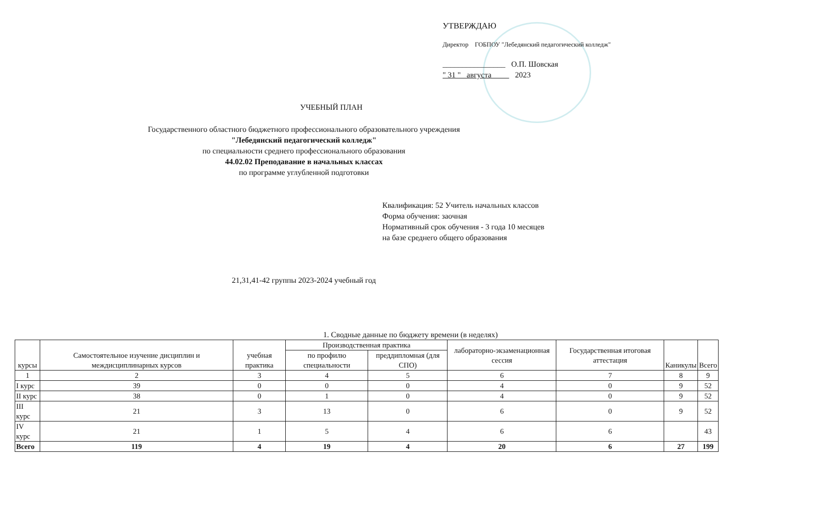УТВЕРЖДАЮ
Директор ГОБПОУ "Лебедянский педагогический колледж"
________________ О.П. Шовская
" 31 " августа 2023
УЧЕБНЫЙ ПЛАН
Государственного областного бюджетного профессионального образовательного учреждения
"Лебедянский педагогический колледж"
по специальности среднего профессионального образования
44.02.02 Преподавание в начальных классах
по программе углубленной подготовки
Квалификация: 52 Учитель начальных классов
Форма обучения: заочная
Нормативный срок обучения - 3 года 10 месяцев
на базе среднего общего образования
21,31,41-42 группы 2023-2024 учебный год
1. Сводные данные по бюджету времени (в неделях)
| курсы | Самостоятельное изучение дисциплин и междисциплинарных курсов | учебная практика | Производственная практика | | лабораторно-экзаменационная сессия | Государственная итоговая аттестация | Каникулы | Всего |
| --- | --- | --- | --- | --- | --- | --- | --- | --- |
| | | | по профилю специальности | преддипломная (для СПО) | | | | |
| 1 | 2 | 3 | 4 | 5 | 6 | 7 | 8 | 9 |
| I курс | 39 | 0 | 0 | 0 | 4 | 0 | 9 | 52 |
| II курс | 38 | 0 | 1 | 0 | 4 | 0 | 9 | 52 |
| III курс | 21 | 3 | 13 | 0 | 6 | 0 | 9 | 52 |
| IV курс | 21 | 1 | 5 | 4 | 6 | 6 | | 43 |
| Всего | 119 | 4 | 19 | 4 | 20 | 6 | 27 | 199 |